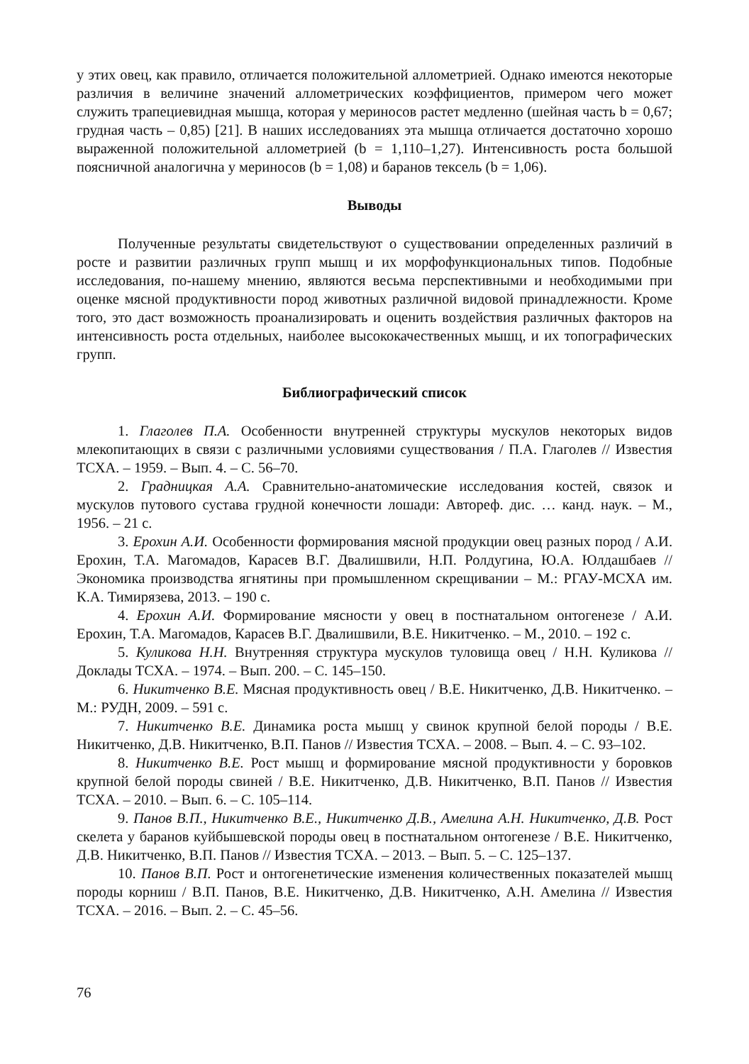у этих овец, как правило, отличается положительной аллометрией. Однако имеются некоторые различия в величине значений аллометрических коэффициентов, примером чего может служить трапециевидная мышца, которая у мериносов растет медленно (шейная часть b = 0,67; грудная часть – 0,85) [21]. В наших исследованиях эта мышца отличается достаточно хорошо выраженной положительной аллометрией (b = 1,110–1,27). Интенсивность роста большой поясничной аналогична у мериносов (b = 1,08) и баранов тексель (b = 1,06).
Выводы
Полученные результаты свидетельствуют о существовании определенных различий в росте и развитии различных групп мышц и их морфофункциональных типов. Подобные исследования, по-нашему мнению, являются весьма перспективными и необходимыми при оценке мясной продуктивности пород животных различной видовой принадлежности. Кроме того, это даст возможность проанализировать и оценить воздействия различных факторов на интенсивность роста отдельных, наиболее высококачественных мышц, и их топографических групп.
Библиографический список
1. Глаголев П.А. Особенности внутренней структуры мускулов некоторых видов млекопитающих в связи с различными условиями существования / П.А. Глаголев // Известия ТСХА. – 1959. – Вып. 4. – С. 56–70.
2. Градницкая А.А. Сравнительно-анатомические исследования костей, связок и мускулов путового сустава грудной конечности лошади: Автореф. дис. … канд. наук. – М., 1956. – 21 с.
3. Ерохин А.И. Особенности формирования мясной продукции овец разных пород / А.И. Ерохин, Т.А. Магомадов, Карасев В.Г. Двалишвили, Н.П. Ролдугина, Ю.А. Юлдашбаев // Экономика производства ягнятины при промышленном скрещивании – М.: РГАУ-МСХА им. К.А. Тимирязева, 2013. – 190 с.
4. Ерохин А.И. Формирование мясности у овец в постнатальном онтогенезе / А.И. Ерохин, Т.А. Магомадов, Карасев В.Г. Двалишвили, В.Е. Никитченко. – М., 2010. – 192 с.
5. Куликова Н.Н. Внутренняя структура мускулов туловища овец / Н.Н. Куликова // Доклады ТСХА. – 1974. – Вып. 200. – С. 145–150.
6. Никитченко В.Е. Мясная продуктивность овец / В.Е. Никитченко, Д.В. Никитченко. – М.: РУДН, 2009. – 591 с.
7. Никитченко В.Е. Динамика роста мышц у свинок крупной белой породы / В.Е. Никитченко, Д.В. Никитченко, В.П. Панов // Известия ТСХА. – 2008. – Вып. 4. – С. 93–102.
8. Никитченко В.Е. Рост мышц и формирование мясной продуктивности у боровков крупной белой породы свиней / В.Е. Никитченко, Д.В. Никитченко, В.П. Панов // Известия ТСХА. – 2010. – Вып. 6. – С. 105–114.
9. Панов В.П., Никитченко В.Е., Никитченко Д.В., Амелина А.Н. Никитченко, Д.В. Рост скелета у баранов куйбышевской породы овец в постнатальном онтогенезе / В.Е. Никитченко, Д.В. Никитченко, В.П. Панов // Известия ТСХА. – 2013. – Вып. 5. – С. 125–137.
10. Панов В.П. Рост и онтогенетические изменения количественных показателей мышц породы корниш / В.П. Панов, В.Е. Никитченко, Д.В. Никитченко, А.Н. Амелина // Известия ТСХА. – 2016. – Вып. 2. – С. 45–56.
76